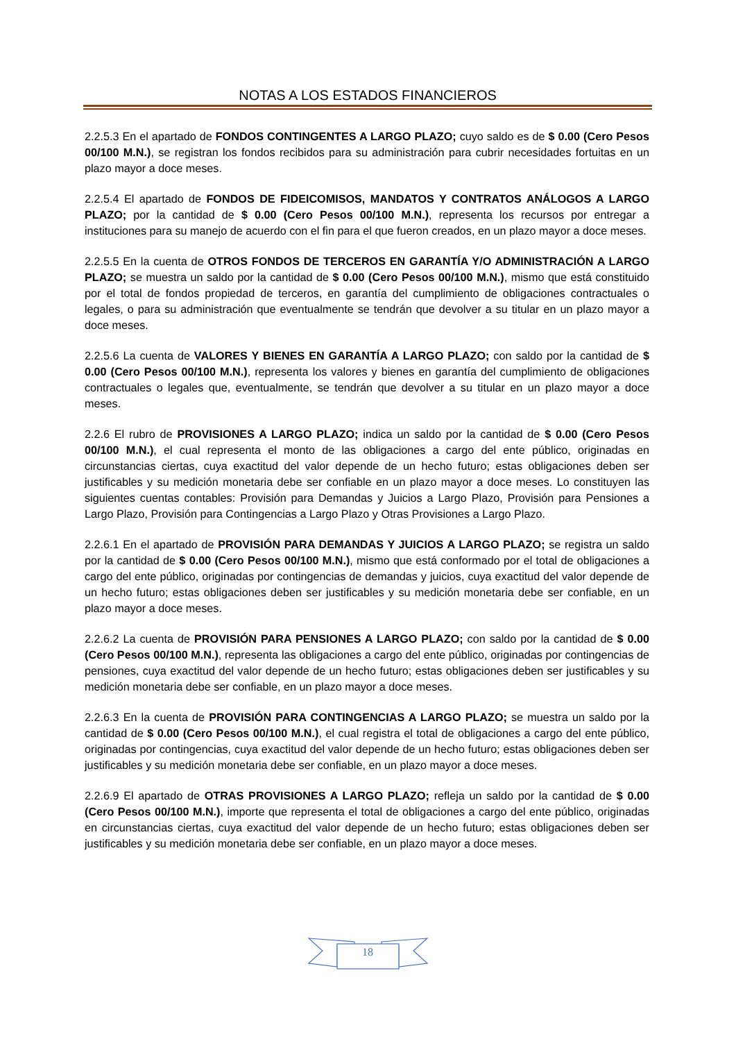NOTAS A LOS ESTADOS FINANCIEROS
2.2.5.3 En el apartado de FONDOS CONTINGENTES A LARGO PLAZO; cuyo saldo es de $ 0.00 (Cero Pesos 00/100 M.N.), se registran los fondos recibidos para su administración para cubrir necesidades fortuitas en un plazo mayor a doce meses.
2.2.5.4 El apartado de FONDOS DE FIDEICOMISOS, MANDATOS Y CONTRATOS ANÁLOGOS A LARGO PLAZO; por la cantidad de $ 0.00 (Cero Pesos 00/100 M.N.), representa los recursos por entregar a instituciones para su manejo de acuerdo con el fin para el que fueron creados, en un plazo mayor a doce meses.
2.2.5.5 En la cuenta de OTROS FONDOS DE TERCEROS EN GARANTÍA Y/O ADMINISTRACIÓN A LARGO PLAZO; se muestra un saldo por la cantidad de $ 0.00 (Cero Pesos 00/100 M.N.), mismo que está constituido por el total de fondos propiedad de terceros, en garantía del cumplimiento de obligaciones contractuales o legales, o para su administración que eventualmente se tendrán que devolver a su titular en un plazo mayor a doce meses.
2.2.5.6 La cuenta de VALORES Y BIENES EN GARANTÍA A LARGO PLAZO; con saldo por la cantidad de $ 0.00 (Cero Pesos 00/100 M.N.), representa los valores y bienes en garantía del cumplimiento de obligaciones contractuales o legales que, eventualmente, se tendrán que devolver a su titular en un plazo mayor a doce meses.
2.2.6 El rubro de PROVISIONES A LARGO PLAZO; indica un saldo por la cantidad de $ 0.00 (Cero Pesos 00/100 M.N.), el cual representa el monto de las obligaciones a cargo del ente público, originadas en circunstancias ciertas, cuya exactitud del valor depende de un hecho futuro; estas obligaciones deben ser justificables y su medición monetaria debe ser confiable en un plazo mayor a doce meses. Lo constituyen las siguientes cuentas contables: Provisión para Demandas y Juicios a Largo Plazo, Provisión para Pensiones a Largo Plazo, Provisión para Contingencias a Largo Plazo y Otras Provisiones a Largo Plazo.
2.2.6.1 En el apartado de PROVISIÓN PARA DEMANDAS Y JUICIOS A LARGO PLAZO; se registra un saldo por la cantidad de $ 0.00 (Cero Pesos 00/100 M.N.), mismo que está conformado por el total de obligaciones a cargo del ente público, originadas por contingencias de demandas y juicios, cuya exactitud del valor depende de un hecho futuro; estas obligaciones deben ser justificables y su medición monetaria debe ser confiable, en un plazo mayor a doce meses.
2.2.6.2 La cuenta de PROVISIÓN PARA PENSIONES A LARGO PLAZO; con saldo por la cantidad de $ 0.00 (Cero Pesos 00/100 M.N.), representa las obligaciones a cargo del ente público, originadas por contingencias de pensiones, cuya exactitud del valor depende de un hecho futuro; estas obligaciones deben ser justificables y su medición monetaria debe ser confiable, en un plazo mayor a doce meses.
2.2.6.3 En la cuenta de PROVISIÓN PARA CONTINGENCIAS A LARGO PLAZO; se muestra un saldo por la cantidad de $ 0.00 (Cero Pesos 00/100 M.N.), el cual registra el total de obligaciones a cargo del ente público, originadas por contingencias, cuya exactitud del valor depende de un hecho futuro; estas obligaciones deben ser justificables y su medición monetaria debe ser confiable, en un plazo mayor a doce meses.
2.2.6.9 El apartado de OTRAS PROVISIONES A LARGO PLAZO; refleja un saldo por la cantidad de $ 0.00 (Cero Pesos 00/100 M.N.), importe que representa el total de obligaciones a cargo del ente público, originadas en circunstancias ciertas, cuya exactitud del valor depende de un hecho futuro; estas obligaciones deben ser justificables y su medición monetaria debe ser confiable, en un plazo mayor a doce meses.
18